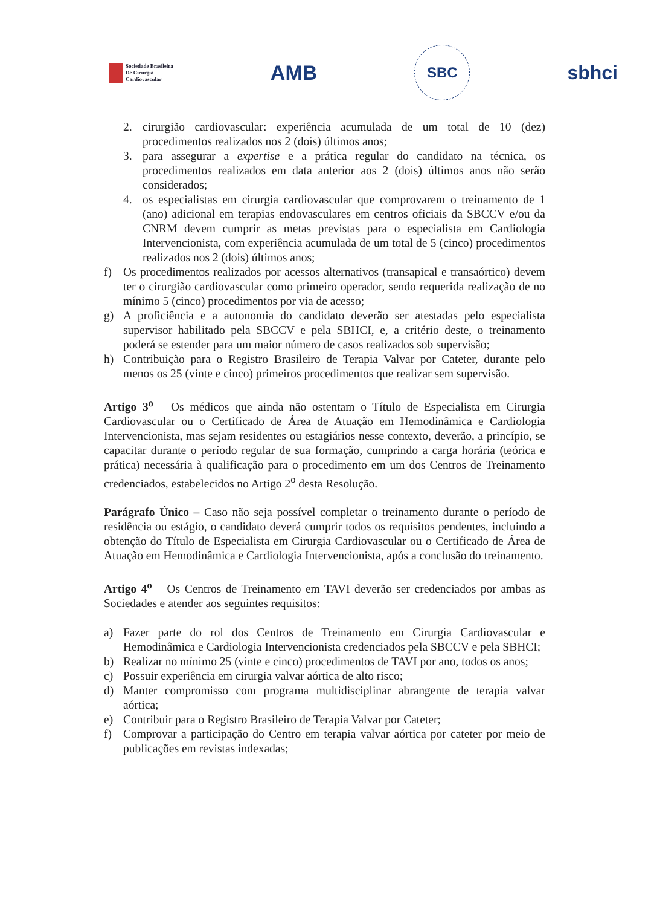Sociedade Brasileira
De Cirurgia
Cardiovascular
AMB
SBC
sbhci
2. cirurgião cardiovascular: experiência acumulada de um total de 10 (dez) procedimentos realizados nos 2 (dois) últimos anos;
3. para assegurar a expertise e a prática regular do candidato na técnica, os procedimentos realizados em data anterior aos 2 (dois) últimos anos não serão considerados;
4. os especialistas em cirurgia cardiovascular que comprovarem o treinamento de 1 (ano) adicional em terapias endovasculares em centros oficiais da SBCCV e/ou da CNRM devem cumprir as metas previstas para o especialista em Cardiologia Intervencionista, com experiência acumulada de um total de 5 (cinco) procedimentos realizados nos 2 (dois) últimos anos;
f) Os procedimentos realizados por acessos alternativos (transapical e transaórtico) devem ter o cirurgião cardiovascular como primeiro operador, sendo requerida realização de no mínimo 5 (cinco) procedimentos por via de acesso;
g) A proficiência e a autonomia do candidato deverão ser atestadas pelo especialista supervisor habilitado pela SBCCV e pela SBHCI, e, a critério deste, o treinamento poderá se estender para um maior número de casos realizados sob supervisão;
h) Contribuição para o Registro Brasileiro de Terapia Valvar por Cateter, durante pelo menos os 25 (vinte e cinco) primeiros procedimentos que realizar sem supervisão.
Artigo 3<sup>o</sup> – Os médicos que ainda não ostentam o Título de Especialista em Cirurgia Cardiovascular ou o Certificado de Área de Atuação em Hemodinâmica e Cardiologia Intervencionista, mas sejam residentes ou estagiários nesse contexto, deverão, a princípio, se capacitar durante o período regular de sua formação, cumprindo a carga horária (teórica e prática) necessária à qualificação para o procedimento em um dos Centros de Treinamento credenciados, estabelecidos no Artigo 2<sup>o</sup> desta Resolução.
Parágrafo Único – Caso não seja possível completar o treinamento durante o período de residência ou estágio, o candidato deverá cumprir todos os requisitos pendentes, incluindo a obtenção do Título de Especialista em Cirurgia Cardiovascular ou o Certificado de Área de Atuação em Hemodinâmica e Cardiologia Intervencionista, após a conclusão do treinamento.
Artigo 4<sup>o</sup> – Os Centros de Treinamento em TAVI deverão ser credenciados por ambas as Sociedades e atender aos seguintes requisitos:
a) Fazer parte do rol dos Centros de Treinamento em Cirurgia Cardiovascular e Hemodinâmica e Cardiologia Intervencionista credenciados pela SBCCV e pela SBHCI;
b) Realizar no mínimo 25 (vinte e cinco) procedimentos de TAVI por ano, todos os anos;
c) Possuir experiência em cirurgia valvar aórtica de alto risco;
d) Manter compromisso com programa multidisciplinar abrangente de terapia valvar aórtica;
e) Contribuir para o Registro Brasileiro de Terapia Valvar por Cateter;
f) Comprovar a participação do Centro em terapia valvar aórtica por cateter por meio de publicações em revistas indexadas;